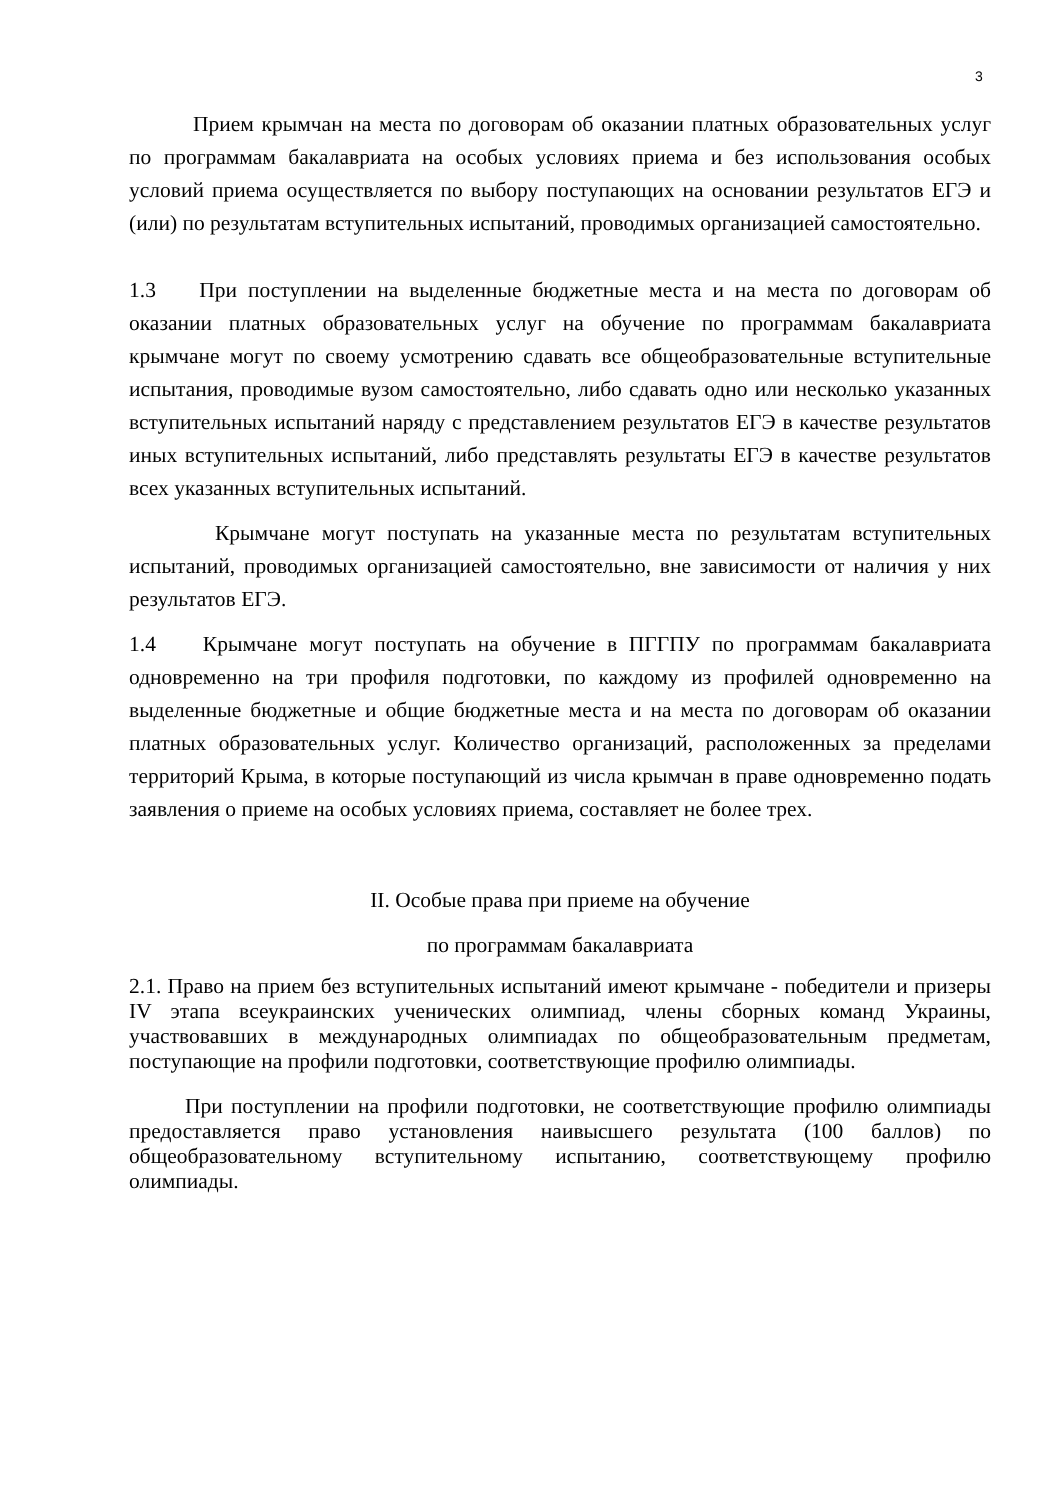3
Прием крымчан на места по договорам об оказании платных образовательных услуг по программам бакалавриата на особых условиях приема и без использования особых условий приема осуществляется по выбору поступающих на основании результатов ЕГЭ и (или) по результатам вступительных испытаний, проводимых организацией самостоятельно.
1.3 При поступлении на выделенные бюджетные места и на места по договорам об оказании платных образовательных услуг на обучение по программам бакалавриата крымчане могут по своему усмотрению сдавать все общеобразовательные вступительные испытания, проводимые вузом самостоятельно, либо сдавать одно или несколько указанных вступительных испытаний наряду с представлением результатов ЕГЭ в качестве результатов иных вступительных испытаний, либо представлять результаты ЕГЭ в качестве результатов всех указанных вступительных испытаний.
Крымчане могут поступать на указанные места по результатам вступительных испытаний, проводимых организацией самостоятельно, вне зависимости от наличия у них результатов ЕГЭ.
1.4 Крымчане могут поступать на обучение в ПГГПУ по программам бакалавриата одновременно на три профиля подготовки, по каждому из профилей одновременно на выделенные бюджетные и общие бюджетные места и на места по договорам об оказании платных образовательных услуг. Количество организаций, расположенных за пределами территорий Крыма, в которые поступающий из числа крымчан в праве одновременно подать заявления о приеме на особых условиях приема, составляет не более трех.
II. Особые права при приеме на обучение
по программам бакалавриата
2.1. Право на прием без вступительных испытаний имеют крымчане - победители и призеры IV этапа всеукраинских ученических олимпиад, члены сборных команд Украины, участвовавших в международных олимпиадах по общеобразовательным предметам, поступающие на профили подготовки, соответствующие профилю олимпиады.
При поступлении на профили подготовки, не соответствующие профилю олимпиады предоставляется право установления наивысшего результата (100 баллов) по общеобразовательному вступительному испытанию, соответствующему профилю олимпиады.